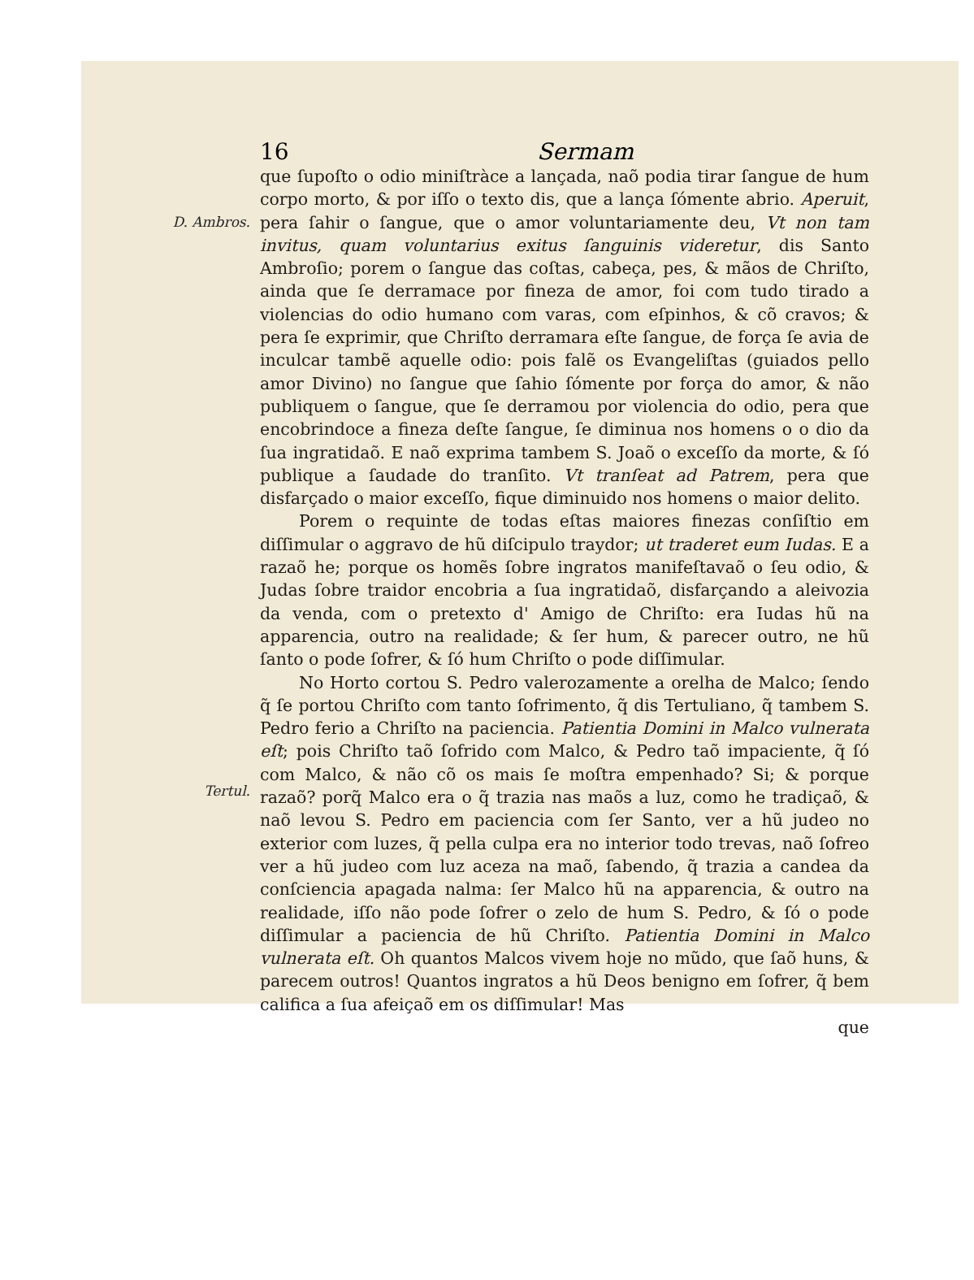16 Sermam
D. Ambros.
Tertul.
que ſupoſto o odio miniſtràce a lançada, naõ podia tirar ſangue de hum corpo morto, & por iſſo o texto dis, que a lança ſómente abrio. Aperuit, pera ſahir o ſangue, que o amor voluntariamente deu, Vt non tam invitus, quam voluntarius exitus ſanguinis videretur, dis Santo Ambroſio; porem o ſangue das coſtas, cabeça, pes, & mãos de Chriſto, ainda que ſe derramace por fineza de amor, foi com tudo tirado a violencias do odio humano com varas, com eſpinhos, & cõ cravos; & pera ſe exprimir, que Chriſto derramara eſte ſangue, de força ſe avia de inculcar tambẽ aquelle odio: pois falẽ os Evangeliſtas (guiados pello amor Divino) no ſangue que ſahio ſómente por força do amor, & não publiquem o ſangue, que ſe derramou por violencia do odio, pera que encobrindoce a fineza deſte ſangue, ſe diminua nos homens o o dio da ſua ingratidaõ. E naõ exprima tambem S. Joaõ o exceſſo da morte, & ſó publique a ſaudade do tranſito. Vt tranſeat ad Patrem, pera que disfarçado o maior exceſſo, fique diminuido nos homens o maior delito.
Porem o requinte de todas eſtas maiores finezas conſiſtio em diſſimular o aggravo de hũ diſcipulo traydor; ut traderet eum Iudas. E a razaõ he; porque os homẽs ſobre ingratos manifeſtavaõ o ſeu odio, & Judas ſobre traidor encobria a ſua ingratidaõ, disfarçando a aleivozia da venda, com o pretexto d' Amigo de Chriſto: era Iudas hũ na apparencia, outro na realidade; & ſer hum, & parecer outro, ne hũ ſanto o pode ſofrer, & ſó hum Chriſto o pode diſſimular.
No Horto cortou S. Pedro valerozamente a orelha de Malco; ſendo q̃ ſe portou Chriſto com tanto ſofrimento, q̃ dis Tertuliano, q̃ tambem S. Pedro ferio a Chriſto na paciencia. Patientia Domini in Malco vulnerata eſt; pois Chriſto taõ ſofrido com Malco, & Pedro taõ impaciente, q̃ ſó com Malco, & não cõ os mais ſe moſtra empenhado? Si; & porque razaõ? porq̃ Malco era o q̃ trazia nas maõs a luz, como he tradiçaõ, & naõ levou S. Pedro em paciencia com ſer Santo, ver a hũ judeo no exterior com luzes, q̃ pella culpa era no interior todo trevas, naõ ſofreo ver a hũ judeo com luz aceza na maõ, ſabendo, q̃ trazia a candea da conſciencia apagada nalma: ſer Malco hũ na apparencia, & outro na realidade, iſſo não pode ſofrer o zelo de hum S. Pedro, & ſó o pode diſſimular a paciencia de hũ Chriſto. Patientia Domini in Malco vulnerata eſt. Oh quantos Malcos vivem hoje no mũdo, que ſaõ huns, & parecem outros! Quantos ingratos a hũ Deos benigno em ſofrer, q̃ bem califica a ſua afeiçaõ em os diſſimular! Mas
que